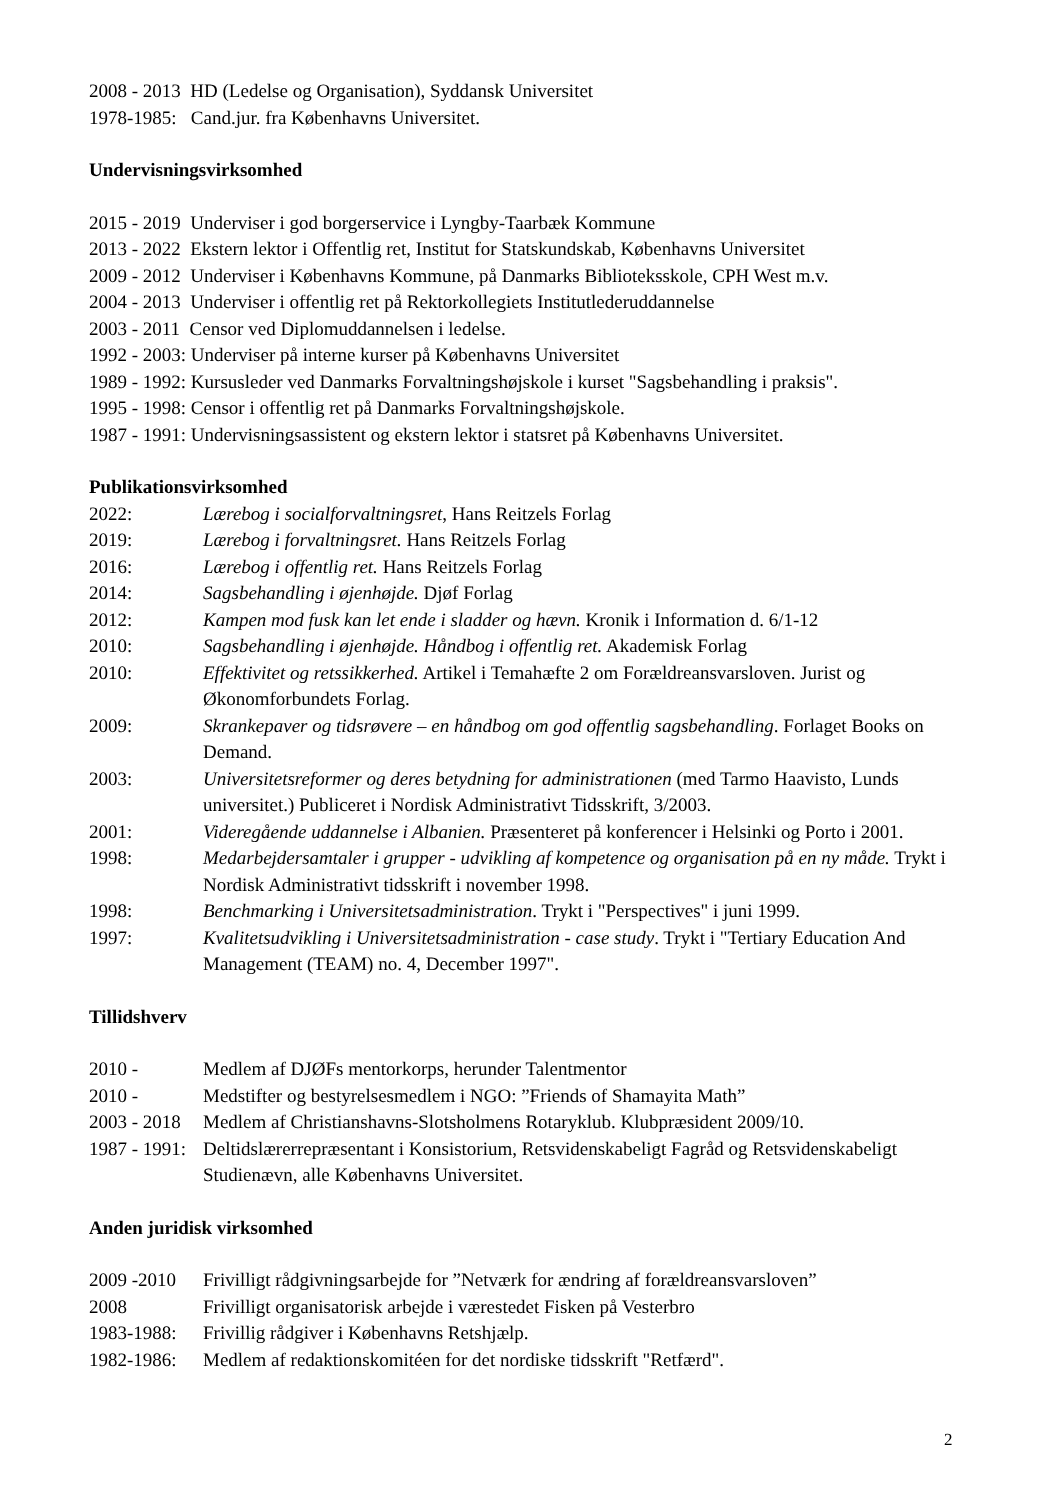2008 - 2013 HD (Ledelse og Organisation), Syddansk Universitet
1978-1985: Cand.jur. fra Københavns Universitet.
Undervisningsvirksomhed
2015 - 2019 Underviser i god borgerservice i Lyngby-Taarbæk Kommune
2013 - 2022 Ekstern lektor i Offentlig ret, Institut for Statskundskab, Københavns Universitet
2009 - 2012 Underviser i Københavns Kommune, på Danmarks Biblioteksskole, CPH West m.v.
2004 - 2013 Underviser i offentlig ret på Rektorkollegiets Institutlederuddannelse
2003 - 2011 Censor ved Diplomuddannelsen i ledelse.
1992 - 2003: Underviser på interne kurser på Københavns Universitet
1989 - 1992: Kursusleder ved Danmarks Forvaltningshøjskole i kurset "Sagsbehandling i praksis".
1995 - 1998: Censor i offentlig ret på Danmarks Forvaltningshøjskole.
1987 - 1991: Undervisningsassistent og ekstern lektor i statsret på Københavns Universitet.
Publikationsvirksomhed
2022: Lærebog i socialforvaltningsret, Hans Reitzels Forlag
2019: Lærebog i forvaltningsret. Hans Reitzels Forlag
2016: Lærebog i offentlig ret. Hans Reitzels Forlag
2014: Sagsbehandling i øjenhøjde. Djøf Forlag
2012: Kampen mod fusk kan let ende i sladder og hævn. Kronik i Information d. 6/1-12
2010: Sagsbehandling i øjenhøjde. Håndbog i offentlig ret. Akademisk Forlag
2010: Effektivitet og retssikkerhed. Artikel i Temahæfte 2 om Forældreansvarsloven. Jurist og Økonomforbundets Forlag.
2009: Skrankepaver og tidsrøvere – en håndbog om god offentlig sagsbehandling. Forlaget Books on Demand.
2003: Universitetsreformer og deres betydning for administrationen (med Tarmo Haavisto, Lunds universitet.) Publiceret i Nordisk Administrativt Tidsskrift, 3/2003.
2001: Videregående uddannelse i Albanien. Præsenteret på konferencer i Helsinki og Porto i 2001.
1998: Medarbejdersamtaler i grupper - udvikling af kompetence og organisation på en ny måde. Trykt i Nordisk Administrativt tidsskrift i november 1998.
1998: Benchmarking i Universitetsadministration. Trykt i "Perspectives" i juni 1999.
1997: Kvalitetsudvikling i Universitetsadministration - case study. Trykt i "Tertiary Education And Management (TEAM) no. 4, December 1997".
Tillidshverv
2010 - Medlem af DJØFs mentorkorps, herunder Talentmentor
2010 - Medstifter og bestyrelsesmedlem i NGO: ”Friends of Shamayita Math”
2003 - 2018 Medlem af Christianshavns-Slotsholmens Rotaryklub. Klubpræsident 2009/10.
1987 - 1991: Deltidslærerrepræsentant i Konsistorium, Retsvidenskabeligt Fagråd og Retsvidenskabeligt Studienævn, alle Københavns Universitet.
Anden juridisk virksomhed
2009 -2010 Frivilligt rådgivningsarbejde for ”Netværk for ændring af forældreansvarsloven”
2008 Frivilligt organisatorisk arbejde i værestedet Fisken på Vesterbro
1983-1988: Frivillig rådgiver i Københavns Retshjælp.
1982-1986: Medlem af redaktionskomitéen for det nordiske tidsskrift "Retfærd".
2